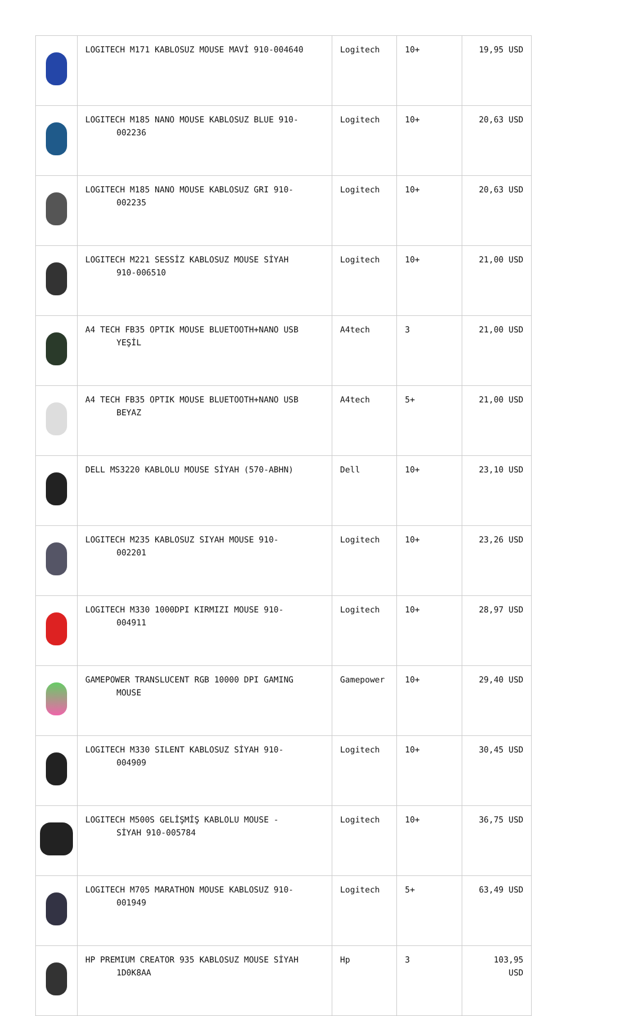| | LOGITECH M171 KABLOSUZ MOUSE MAVİ 910-004640 | Logitech | 10+ | 19,95 USD |
| | LOGITECH M185 NANO MOUSE KABLOSUZ BLUE 910- 002236 | Logitech | 10+ | 20,63 USD |
| | LOGITECH M185 NANO MOUSE KABLOSUZ GRI 910- 002235 | Logitech | 10+ | 20,63 USD |
| | LOGITECH M221 SESSİZ KABLOSUZ MOUSE SİYAH 910-006510 | Logitech | 10+ | 21,00 USD |
| | A4 TECH FB35 OPTIK MOUSE BLUETOOTH+NANO USB YEŞİL | A4tech | 3 | 21,00 USD |
| | A4 TECH FB35 OPTIK MOUSE BLUETOOTH+NANO USB BEYAZ | A4tech | 5+ | 21,00 USD |
| | DELL MS3220 KABLOLU MOUSE SİYAH (570-ABHN) | Dell | 10+ | 23,10 USD |
| | LOGITECH M235 KABLOSUZ SIYAH MOUSE 910- 002201 | Logitech | 10+ | 23,26 USD |
| | LOGITECH M330 1000DPI KIRMIZI MOUSE 910- 004911 | Logitech | 10+ | 28,97 USD |
| | GAMEPOWER TRANSLUCENT RGB 10000 DPI GAMING MOUSE | Gamepower | 10+ | 29,40 USD |
| | LOGITECH M330 SILENT KABLOSUZ SİYAH 910- 004909 | Logitech | 10+ | 30,45 USD |
| | LOGITECH M500S GELİŞMİŞ KABLOLU MOUSE - SİYAH 910-005784 | Logitech | 10+ | 36,75 USD |
| | LOGITECH M705 MARATHON MOUSE KABLOSUZ 910- 001949 | Logitech | 5+ | 63,49 USD |
| | HP PREMIUM CREATOR 935 KABLOSUZ MOUSE SİYAH 1D0K8AA | Hp | 3 | 103,95 USD |